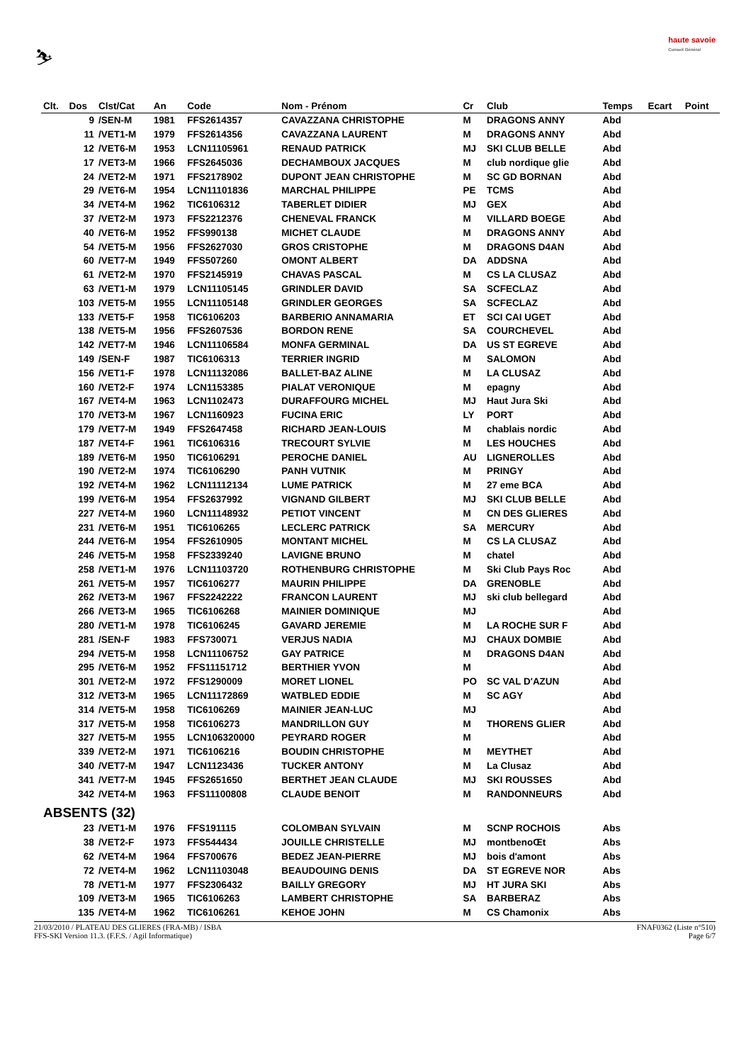⛷
haute savoie
Conseil Général
| Clt. | Dos | Clst/Cat | An | Code | Nom - Prénom | Cr | Club | Temps | Ecart | Point |
| --- | --- | --- | --- | --- | --- | --- | --- | --- | --- | --- |
| | 9 | /SEN-M | 1981 | FFS2614357 | CAVAZZANA CHRISTOPHE | M | DRAGONS ANNY | Abd | | |
| | 11 | /VET1-M | 1979 | FFS2614356 | CAVAZZANA LAURENT | M | DRAGONS ANNY | Abd | | |
| | 12 | /VET6-M | 1953 | LCN11105961 | RENAUD PATRICK | MJ | SKI CLUB BELLE | Abd | | |
| | 17 | /VET3-M | 1966 | FFS2645036 | DECHAMBOUX JACQUES | M | club nordique glie | Abd | | |
| | 24 | /VET2-M | 1971 | FFS2178902 | DUPONT JEAN CHRISTOPHE | M | SC GD BORNAN | Abd | | |
| | 29 | /VET6-M | 1954 | LCN11101836 | MARCHAL PHILIPPE | PE | TCMS | Abd | | |
| | 34 | /VET4-M | 1962 | TIC6106312 | TABERLET DIDIER | MJ | GEX | Abd | | |
| | 37 | /VET2-M | 1973 | FFS2212376 | CHENEVAL FRANCK | M | VILLARD BOEGE | Abd | | |
| | 40 | /VET6-M | 1952 | FFS990138 | MICHET CLAUDE | M | DRAGONS ANNY | Abd | | |
| | 54 | /VET5-M | 1956 | FFS2627030 | GROS CRISTOPHE | M | DRAGONS D4AN | Abd | | |
| | 60 | /VET7-M | 1949 | FFS507260 | OMONT ALBERT | DA | ADDSNA | Abd | | |
| | 61 | /VET2-M | 1970 | FFS2145919 | CHAVAS PASCAL | M | CS LA CLUSAZ | Abd | | |
| | 63 | /VET1-M | 1979 | LCN11105145 | GRINDLER DAVID | SA | SCFECLAZ | Abd | | |
| | 103 | /VET5-M | 1955 | LCN11105148 | GRINDLER GEORGES | SA | SCFECLAZ | Abd | | |
| | 133 | /VET5-F | 1958 | TIC6106203 | BARBERIO ANNAMARIA | ET | SCI CAI UGET | Abd | | |
| | 138 | /VET5-M | 1956 | FFS2607536 | BORDON RENE | SA | COURCHEVEL | Abd | | |
| | 142 | /VET7-M | 1946 | LCN11106584 | MONFA GERMINAL | DA | US ST EGREVE | Abd | | |
| | 149 | /SEN-F | 1987 | TIC6106313 | TERRIER INGRID | M | SALOMON | Abd | | |
| | 156 | /VET1-F | 1978 | LCN11132086 | BALLET-BAZ ALINE | M | LA CLUSAZ | Abd | | |
| | 160 | /VET2-F | 1974 | LCN1153385 | PIALAT VERONIQUE | M | epagny | Abd | | |
| | 167 | /VET4-M | 1963 | LCN1102473 | DURAFFOURG MICHEL | MJ | Haut Jura Ski | Abd | | |
| | 170 | /VET3-M | 1967 | LCN1160923 | FUCINA ERIC | LY | PORT | Abd | | |
| | 179 | /VET7-M | 1949 | FFS2647458 | RICHARD JEAN-LOUIS | M | chablais nordic | Abd | | |
| | 187 | /VET4-F | 1961 | TIC6106316 | TRECOURT SYLVIE | M | LES HOUCHES | Abd | | |
| | 189 | /VET6-M | 1950 | TIC6106291 | PEROCHE DANIEL | AU | LIGNEROLLES | Abd | | |
| | 190 | /VET2-M | 1974 | TIC6106290 | PANH VUTNIK | M | PRINGY | Abd | | |
| | 192 | /VET4-M | 1962 | LCN11112134 | LUME PATRICK | M | 27 eme BCA | Abd | | |
| | 199 | /VET6-M | 1954 | FFS2637992 | VIGNAND GILBERT | MJ | SKI CLUB BELLE | Abd | | |
| | 227 | /VET4-M | 1960 | LCN11148932 | PETIOT VINCENT | M | CN DES GLIERES | Abd | | |
| | 231 | /VET6-M | 1951 | TIC6106265 | LECLERC PATRICK | SA | MERCURY | Abd | | |
| | 244 | /VET6-M | 1954 | FFS2610905 | MONTANT MICHEL | M | CS LA CLUSAZ | Abd | | |
| | 246 | /VET5-M | 1958 | FFS2339240 | LAVIGNE BRUNO | M | chatel | Abd | | |
| | 258 | /VET1-M | 1976 | LCN11103720 | ROTHENBURG CHRISTOPHE | M | Ski Club Pays Roc | Abd | | |
| | 261 | /VET5-M | 1957 | TIC6106277 | MAURIN PHILIPPE | DA | GRENOBLE | Abd | | |
| | 262 | /VET3-M | 1967 | FFS2242222 | FRANCON LAURENT | MJ | ski club bellegard | Abd | | |
| | 266 | /VET3-M | 1965 | TIC6106268 | MAINIER DOMINIQUE | MJ | | Abd | | |
| | 280 | /VET1-M | 1978 | TIC6106245 | GAVARD JEREMIE | M | LA ROCHE SUR F | Abd | | |
| | 281 | /SEN-F | 1983 | FFS730071 | VERJUS NADIA | MJ | CHAUX DOMBIE | Abd | | |
| | 294 | /VET5-M | 1958 | LCN11106752 | GAY PATRICE | M | DRAGONS D4AN | Abd | | |
| | 295 | /VET6-M | 1952 | FFS11151712 | BERTHIER YVON | M | | Abd | | |
| | 301 | /VET2-M | 1972 | FFS1290009 | MORET LIONEL | PO | SC VAL D'AZUN | Abd | | |
| | 312 | /VET3-M | 1965 | LCN11172869 | WATBLED EDDIE | M | SC AGY | Abd | | |
| | 314 | /VET5-M | 1958 | TIC6106269 | MAINIER JEAN-LUC | MJ | | Abd | | |
| | 317 | /VET5-M | 1958 | TIC6106273 | MANDRILLON GUY | M | THORENS GLIER | Abd | | |
| | 327 | /VET5-M | 1955 | LCN106320000 | PEYRARD ROGER | M | | Abd | | |
| | 339 | /VET2-M | 1971 | TIC6106216 | BOUDIN CHRISTOPHE | M | MEYTHET | Abd | | |
| | 340 | /VET7-M | 1947 | LCN1123436 | TUCKER ANTONY | M | La Clusaz | Abd | | |
| | 341 | /VET7-M | 1945 | FFS2651650 | BERTHET JEAN CLAUDE | MJ | SKI ROUSSES | Abd | | |
| | 342 | /VET4-M | 1963 | FFS11100808 | CLAUDE BENOIT | M | RANDONNEURS | Abd | | |
| ABSENTS (32) | | | | | | | | | | |
| | 23 | /VET1-M | 1976 | FFS191115 | COLOMBAN SYLVAIN | M | SCNP ROCHOIS | Abs | | |
| | 38 | /VET2-F | 1973 | FFS544434 | JOUILLE CHRISTELLE | MJ | montbenoŒt | Abs | | |
| | 62 | /VET4-M | 1964 | FFS700676 | BEDEZ JEAN-PIERRE | MJ | bois d'amont | Abs | | |
| | 72 | /VET4-M | 1962 | LCN11103048 | BEAUDOUING DENIS | DA | ST EGREVE NOR | Abs | | |
| | 78 | /VET1-M | 1977 | FFS2306432 | BAILLY GREGORY | MJ | HT JURA SKI | Abs | | |
| | 109 | /VET3-M | 1965 | TIC6106263 | LAMBERT CHRISTOPHE | SA | BARBERAZ | Abs | | |
| | 135 | /VET4-M | 1962 | TIC6106261 | KEHOE JOHN | M | CS Chamonix | Abs | | |
21/03/2010 / PLATEAU DES GLIERES (FRA-MB) / ISBA FNAF0362 (Liste n°510)
FFS-SKI Version 11.3. (F.F.S. / Agil Informatique) Page 6/7